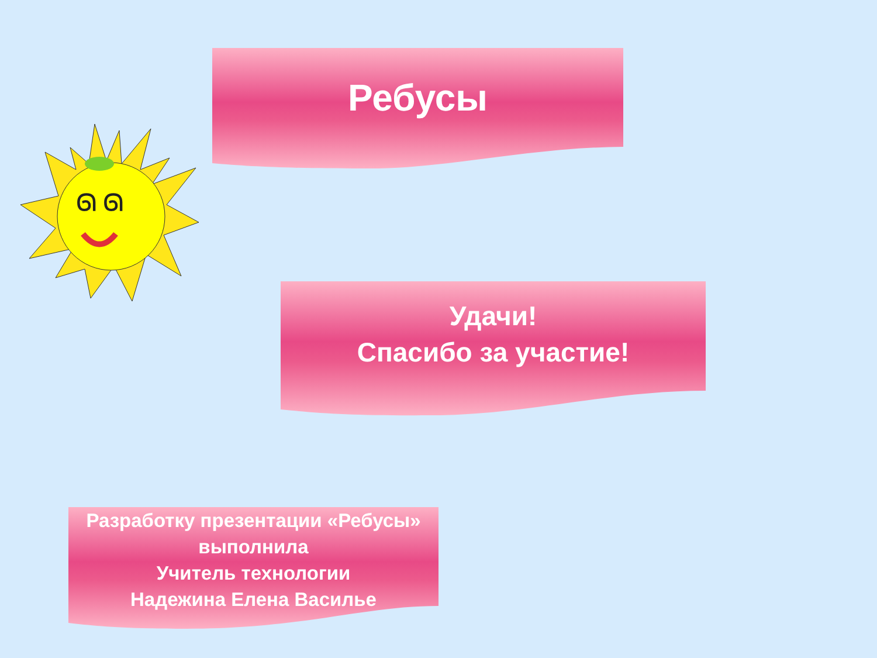ᘏ ᘏ
Ребусы
Удачи!
Спасибо за участие!
Разработку презентации «Ребусы»
выполнила
Учитель технологии
Надежина Елена Василье